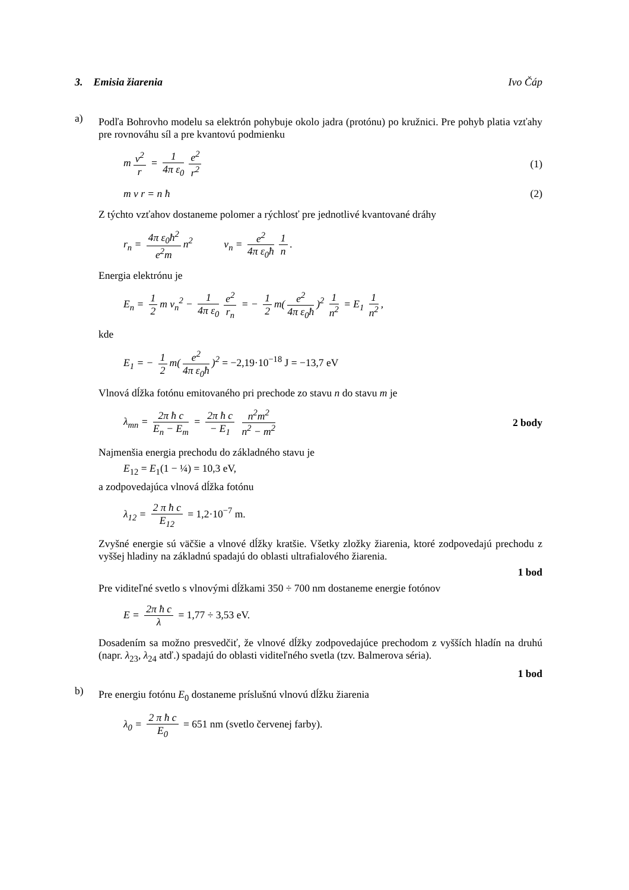3. Emisia žiarenia Ivo Čáp
a)
Podľa Bohrovho modelu sa elektrón pohybuje okolo jadra (protónu) po kružnici. Pre pohyb platia vzťahy pre rovnováhu síl a pre kvantovú podmienku
m v<sup>2</sup> r = 1 4π ε<sub>0</sub> e<sup>2</sup> r<sup>2</sup> (1)
m v r = n ħ (2)
Z týchto vzťahov dostaneme polomer a rýchlosť pre jednotlivé kvantované dráhy
r<sub>n</sub> = 4π ε<sub>0</sub>ħ<sup>2</sup> e<sup>2</sup>m n<sup>2</sup> v<sub>n</sub> = e<sup>2</sup> 4π ε<sub>0</sub>ħ 1 n.
Energia elektrónu je
E<sub>n</sub> = 1 2 m v<sub>n</sub><sup>2</sup> − 1 4π ε<sub>0</sub> e<sup>2</sup> r<sub>n</sub> = − 1 2 m(e<sup>2</sup> 4π ε<sub>0</sub>ħ)<sup>2</sup> 1 n<sup>2</sup> = E<sub>1</sub> 1 n<sup>2</sup>,
kde
E<sub>1</sub> = − 1 2 m(e<sup>2</sup> 4π ε<sub>0</sub>ħ)<sup>2</sup> = −2,19·10<sup>−18</sup> J = −13,7 eV
Vlnová dĺžka fotónu emitovaného pri prechode zo stavu n do stavu m je
λ<sub>mn</sub> = 2π ħ c E<sub>n</sub> − E<sub>m</sub> = 2π ħ c − E<sub>1</sub> n<sup>2</sup>m<sup>2</sup> n<sup>2</sup> − m<sup>2</sup> 2 body
Najmenšia energia prechodu do základného stavu je
E<sub>12</sub> = E<sub>1</sub>(1 − ¼) = 10,3 eV,
a zodpovedajúca vlnová dĺžka fotónu
λ<sub>12</sub> = 2 π ħ c E<sub>12</sub> = 1,2·10<sup>−7</sup> m.
Zvyšné energie sú väčšie a vlnové dĺžky kratšie. Všetky zložky žiarenia, ktoré zodpovedajú prechodu z vyššej hladiny na základnú spadajú do oblasti ultrafialového žiarenia.
1 bod
Pre viditeľné svetlo s vlnovými dĺžkami 350 ÷ 700 nm dostaneme energie fotónov
E = 2π ħ c λ = 1,77 ÷ 3,53 eV.
Dosadením sa možno presvedčiť, že vlnové dĺžky zodpovedajúce prechodom z vyšších hladín na druhú (napr. λ<sub>23</sub>, λ<sub>24</sub> atď.) spadajú do oblasti viditeľného svetla (tzv. Balmerova séria).
1 bod
b)
Pre energiu fotónu E<sub>0</sub> dostaneme príslušnú vlnovú dĺžku žiarenia
λ<sub>0</sub> = 2 π ħ c E<sub>0</sub> = 651 nm (svetlo červenej farby).